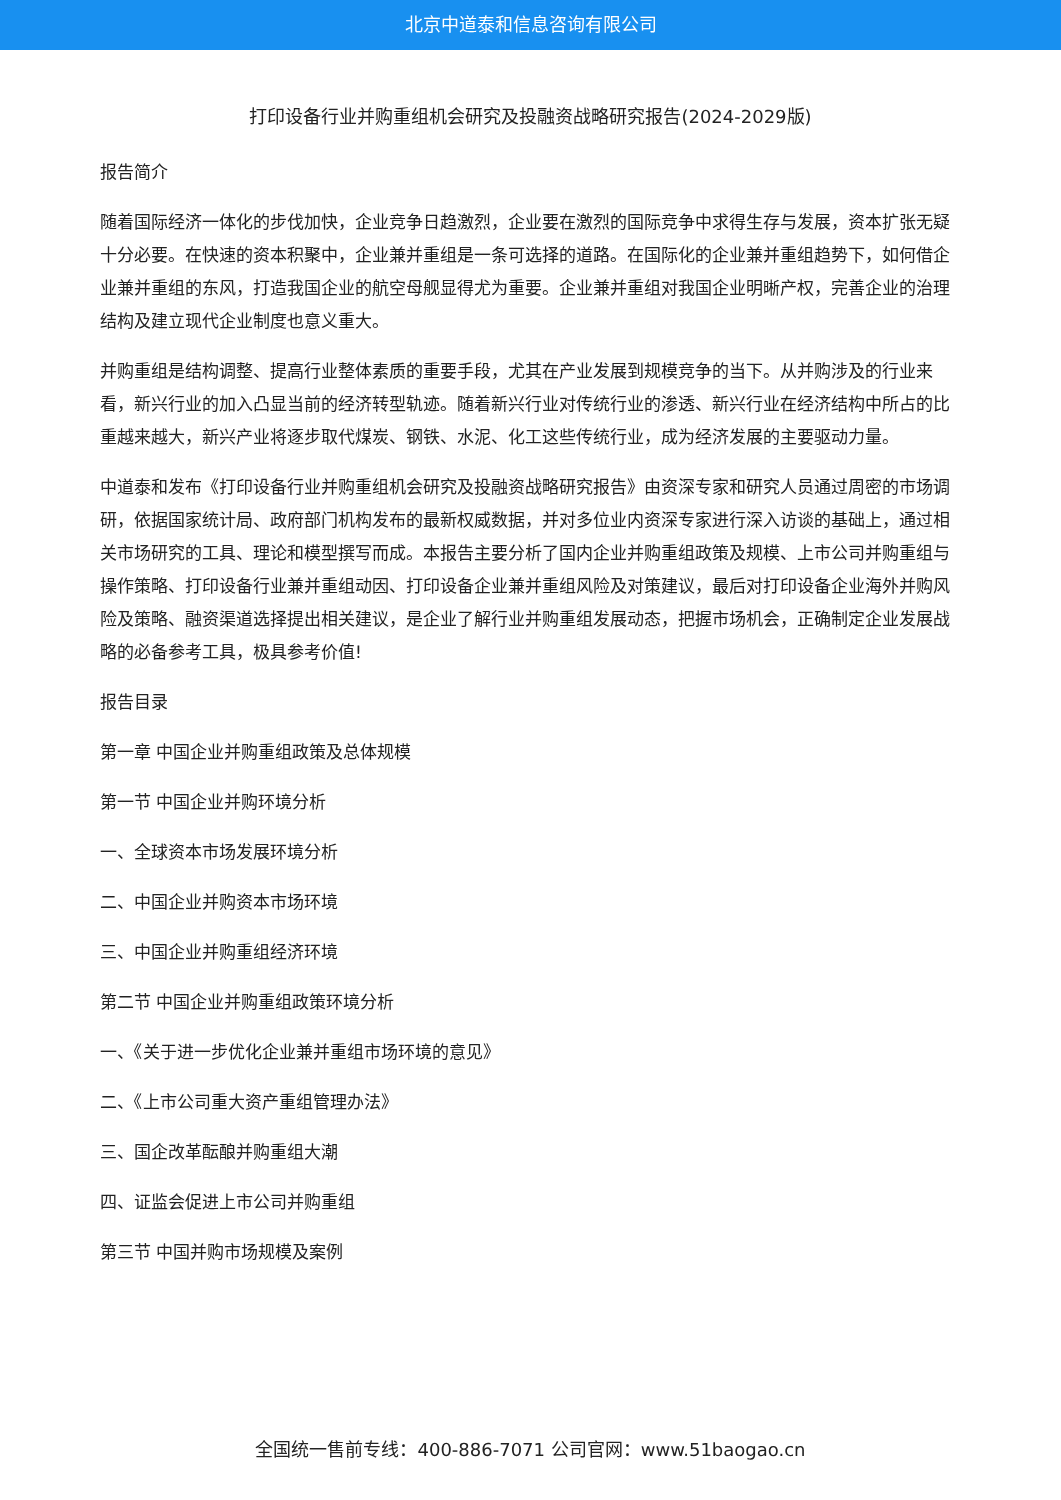北京中道泰和信息咨询有限公司
打印设备行业并购重组机会研究及投融资战略研究报告(2024-2029版)
报告简介
随着国际经济一体化的步伐加快，企业竞争日趋激烈，企业要在激烈的国际竞争中求得生存与发展，资本扩张无疑十分必要。在快速的资本积聚中，企业兼并重组是一条可选择的道路。在国际化的企业兼并重组趋势下，如何借企业兼并重组的东风，打造我国企业的航空母舰显得尤为重要。企业兼并重组对我国企业明晰产权，完善企业的治理结构及建立现代企业制度也意义重大。
并购重组是结构调整、提高行业整体素质的重要手段，尤其在产业发展到规模竞争的当下。从并购涉及的行业来看，新兴行业的加入凸显当前的经济转型轨迹。随着新兴行业对传统行业的渗透、新兴行业在经济结构中所占的比重越来越大，新兴产业将逐步取代煤炭、钢铁、水泥、化工这些传统行业，成为经济发展的主要驱动力量。
中道泰和发布《打印设备行业并购重组机会研究及投融资战略研究报告》由资深专家和研究人员通过周密的市场调研，依据国家统计局、政府部门机构发布的最新权威数据，并对多位业内资深专家进行深入访谈的基础上，通过相关市场研究的工具、理论和模型撰写而成。本报告主要分析了国内企业并购重组政策及规模、上市公司并购重组与操作策略、打印设备行业兼并重组动因、打印设备企业兼并重组风险及对策建议，最后对打印设备企业海外并购风险及策略、融资渠道选择提出相关建议，是企业了解行业并购重组发展动态，把握市场机会，正确制定企业发展战略的必备参考工具，极具参考价值!
报告目录
第一章 中国企业并购重组政策及总体规模
第一节 中国企业并购环境分析
一、全球资本市场发展环境分析
二、中国企业并购资本市场环境
三、中国企业并购重组经济环境
第二节 中国企业并购重组政策环境分析
一、《关于进一步优化企业兼并重组市场环境的意见》
二、《上市公司重大资产重组管理办法》
三、国企改革酝酿并购重组大潮
四、证监会促进上市公司并购重组
第三节 中国并购市场规模及案例
全国统一售前专线：400-886-7071 公司官网：www.51baogao.cn